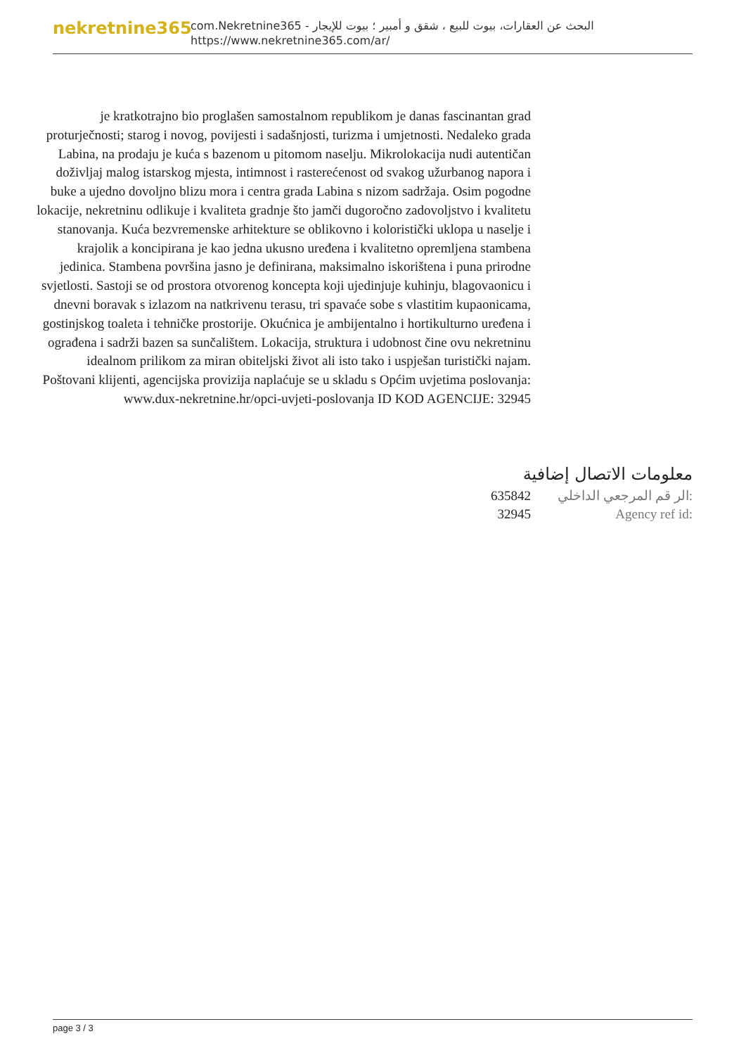nekretnine365
com.Nekretnine365 - البحث عن العقارات، بيوت للبيع ، شقق و أمبير ؛ بيوت للإيجار
https://www.nekretnine365.com/ar/
je kratkotrajno bio proglašen samostalnom republikom je danas fascinantan grad proturječnosti; starog i novog, povijesti i sadašnjosti, turizma i umjetnosti. Nedaleko grada Labina, na prodaju je kuća s bazenom u pitomom naselju. Mikrolokacija nudi autentičan doživljaj malog istarskog mjesta, intimnost i rasterećenost od svakog užurbanog napora i buke a ujedno dovoljno blizu mora i centra grada Labina s nizom sadržaja. Osim pogodne lokacije, nekretninu odlikuje i kvaliteta gradnje što jamči dugoročno zadovoljstvo i kvalitetu stanovanja. Kuća bezvremenske arhitekture se oblikovno i koloristički uklopa u naselje i krajolik a koncipirana je kao jedna ukusno uređena i kvalitetno opremljena stambena jedinica. Stambena površina jasno je definirana, maksimalno iskorištena i puna prirodne svjetlosti. Sastoji se od prostora otvorenog koncepta koji ujedinjuje kuhinju, blagovaonicu i dnevni boravak s izlazom na natkrivenu terasu, tri spavaće sobe s vlastitim kupaonicama, gostinjskog toaleta i tehničke prostorije. Okućnica je ambijentalno i hortikulturno uređena i ograđena i sadrži bazen sa sunčalištem. Lokacija, struktura i udobnost čine ovu nekretninu idealnom prilikom za miran obiteljski život ali isto tako i uspješan turistički najam. Poštovani klijenti, agencijska provizija naplaćuje se u skladu s Općim uvjetima poslovanja: www.dux-nekretnine.hr/opci-uvjeti-poslovanja ID KOD AGENCIJE: 32945
معلومات الاتصال إضافية
| 635842 | الر قم المرجعي الداخلي: |
| 32945 | Agency ref id: |
page 3 / 3